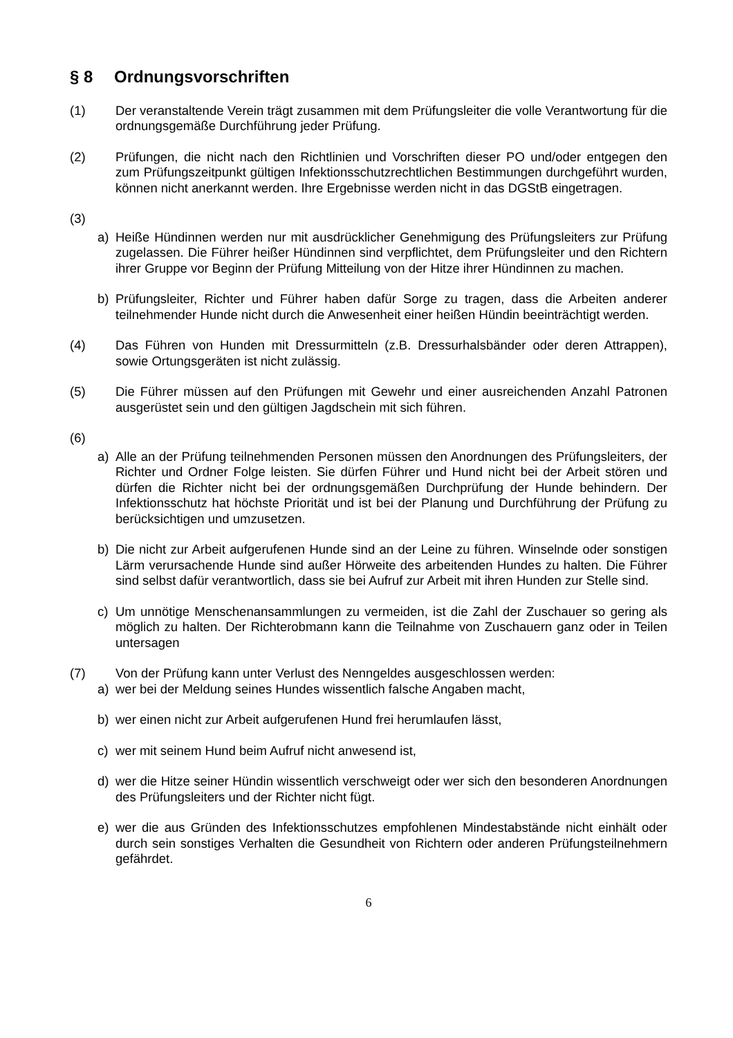§ 8 Ordnungsvorschriften
(1) Der veranstaltende Verein trägt zusammen mit dem Prüfungsleiter die volle Verantwortung für die ordnungsgemäße Durchführung jeder Prüfung.
(2) Prüfungen, die nicht nach den Richtlinien und Vorschriften dieser PO und/oder entgegen den zum Prüfungszeitpunkt gültigen Infektionsschutzrechtlichen Bestimmungen durchgeführt wurden, können nicht anerkannt werden. Ihre Ergebnisse werden nicht in das DGStB eingetragen.
(3)
a) Heiße Hündinnen werden nur mit ausdrücklicher Genehmigung des Prüfungsleiters zur Prüfung zugelassen. Die Führer heißer Hündinnen sind verpflichtet, dem Prüfungsleiter und den Richtern ihrer Gruppe vor Beginn der Prüfung Mitteilung von der Hitze ihrer Hündinnen zu machen.
b) Prüfungsleiter, Richter und Führer haben dafür Sorge zu tragen, dass die Arbeiten anderer teilnehmender Hunde nicht durch die Anwesenheit einer heißen Hündin beeinträchtigt werden.
(4) Das Führen von Hunden mit Dressurmitteln (z.B. Dressurhalsbänder oder deren Attrappen), sowie Ortungsgeräten ist nicht zulässig.
(5) Die Führer müssen auf den Prüfungen mit Gewehr und einer ausreichenden Anzahl Patronen ausgerüstet sein und den gültigen Jagdschein mit sich führen.
(6)
a) Alle an der Prüfung teilnehmenden Personen müssen den Anordnungen des Prüfungsleiters, der Richter und Ordner Folge leisten. Sie dürfen Führer und Hund nicht bei der Arbeit stören und dürfen die Richter nicht bei der ordnungsgemäßen Durchprüfung der Hunde behindern. Der Infektionsschutz hat höchste Priorität und ist bei der Planung und Durchführung der Prüfung zu berücksichtigen und umzusetzen.
b) Die nicht zur Arbeit aufgerufenen Hunde sind an der Leine zu führen. Winselnde oder sonstigen Lärm verursachende Hunde sind außer Hörweite des arbeitenden Hundes zu halten. Die Führer sind selbst dafür verantwortlich, dass sie bei Aufruf zur Arbeit mit ihren Hunden zur Stelle sind.
c) Um unnötige Menschenansammlungen zu vermeiden, ist die Zahl der Zuschauer so gering als möglich zu halten. Der Richterobmann kann die Teilnahme von Zuschauern ganz oder in Teilen untersagen
(7) Von der Prüfung kann unter Verlust des Nenngeldes ausgeschlossen werden:
a) wer bei der Meldung seines Hundes wissentlich falsche Angaben macht,
b) wer einen nicht zur Arbeit aufgerufenen Hund frei herumlaufen lässt,
c) wer mit seinem Hund beim Aufruf nicht anwesend ist,
d) wer die Hitze seiner Hündin wissentlich verschweigt oder wer sich den besonderen Anordnungen des Prüfungsleiters und der Richter nicht fügt.
e) wer die aus Gründen des Infektionsschutzes empfohlenen Mindestabstände nicht einhält oder durch sein sonstiges Verhalten die Gesundheit von Richtern oder anderen Prüfungsteilnehmern gefährdet.
6